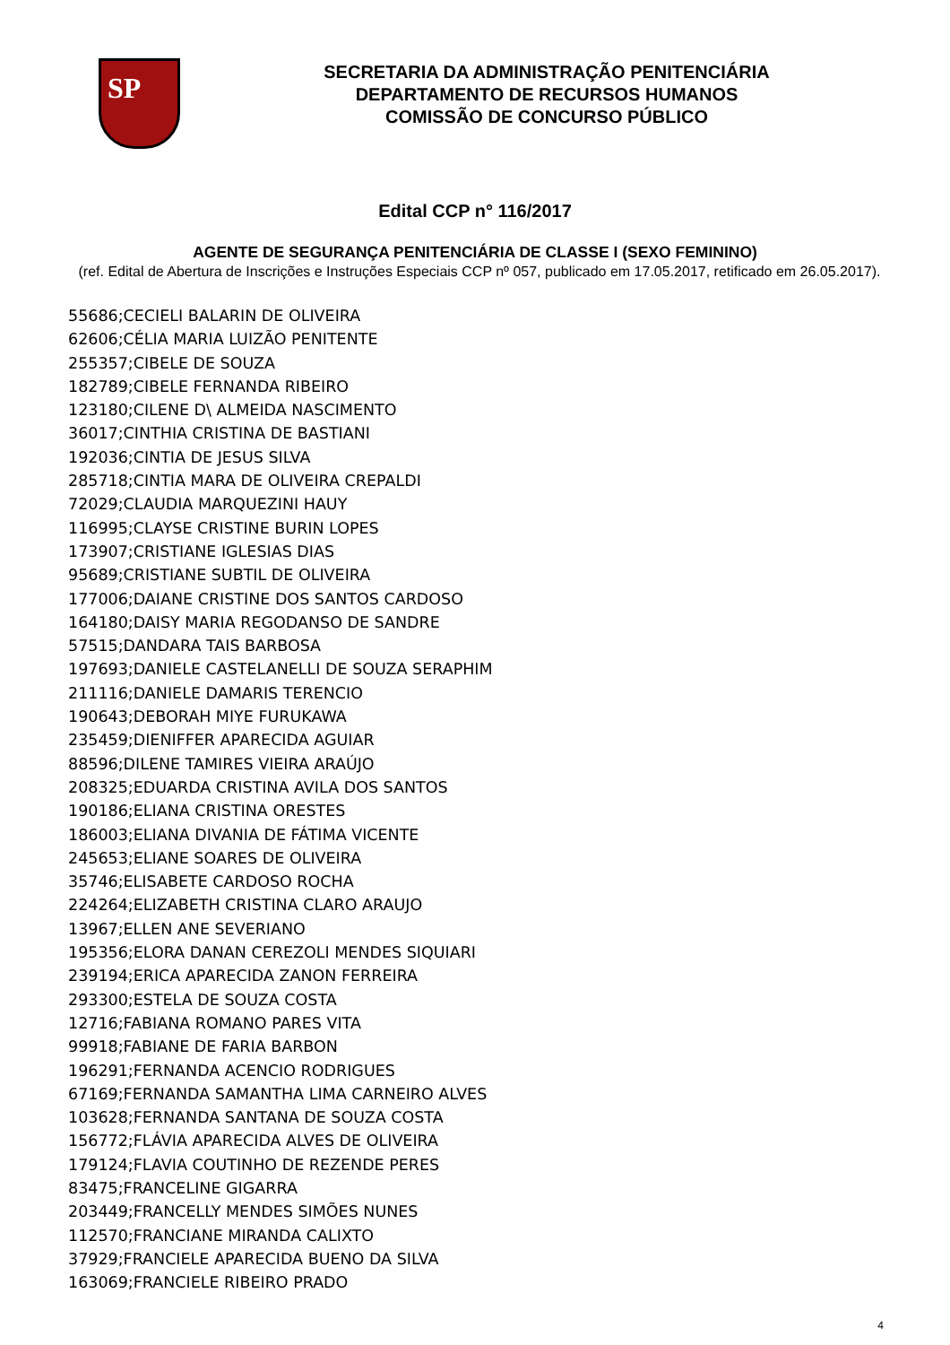SP
SECRETARIA DA ADMINISTRAÇÃO PENITENCIÁRIA
DEPARTAMENTO DE RECURSOS HUMANOS
COMISSÃO DE CONCURSO PÚBLICO
Edital CCP n° 116/2017
AGENTE DE SEGURANÇA PENITENCIÁRIA DE CLASSE I (SEXO FEMININO)
(ref. Edital de Abertura de Inscrições e Instruções Especiais CCP nº 057, publicado em 17.05.2017, retificado em 26.05.2017).
55686;CECIELI BALARIN DE OLIVEIRA
62606;CÉLIA MARIA LUIZÃO PENITENTE
255357;CIBELE DE SOUZA
182789;CIBELE FERNANDA RIBEIRO
123180;CILENE D\ ALMEIDA NASCIMENTO
36017;CINTHIA CRISTINA DE BASTIANI
192036;CINTIA DE JESUS SILVA
285718;CINTIA MARA DE OLIVEIRA CREPALDI
72029;CLAUDIA MARQUEZINI HAUY
116995;CLAYSE CRISTINE BURIN LOPES
173907;CRISTIANE IGLESIAS DIAS
95689;CRISTIANE SUBTIL DE OLIVEIRA
177006;DAIANE CRISTINE DOS SANTOS CARDOSO
164180;DAISY MARIA REGODANSO DE SANDRE
57515;DANDARA TAIS BARBOSA
197693;DANIELE CASTELANELLI DE SOUZA SERAPHIM
211116;DANIELE DAMARIS TERENCIO
190643;DEBORAH MIYE FURUKAWA
235459;DIENIFFER APARECIDA AGUIAR
88596;DILENE TAMIRES VIEIRA ARAÚJO
208325;EDUARDA CRISTINA AVILA DOS SANTOS
190186;ELIANA CRISTINA ORESTES
186003;ELIANA DIVANIA DE FÁTIMA VICENTE
245653;ELIANE SOARES DE OLIVEIRA
35746;ELISABETE CARDOSO ROCHA
224264;ELIZABETH CRISTINA CLARO ARAUJO
13967;ELLEN ANE SEVERIANO
195356;ELORA DANAN CEREZOLI MENDES SIQUIARI
239194;ERICA APARECIDA ZANON FERREIRA
293300;ESTELA DE SOUZA COSTA
12716;FABIANA ROMANO PARES VITA
99918;FABIANE DE FARIA BARBON
196291;FERNANDA ACENCIO RODRIGUES
67169;FERNANDA SAMANTHA LIMA CARNEIRO ALVES
103628;FERNANDA SANTANA DE SOUZA COSTA
156772;FLÁVIA APARECIDA ALVES DE OLIVEIRA
179124;FLAVIA COUTINHO DE REZENDE PERES
83475;FRANCELINE GIGARRA
203449;FRANCELLY MENDES SIMÕES NUNES
112570;FRANCIANE MIRANDA CALIXTO
37929;FRANCIELE APARECIDA BUENO DA SILVA
163069;FRANCIELE RIBEIRO PRADO
4